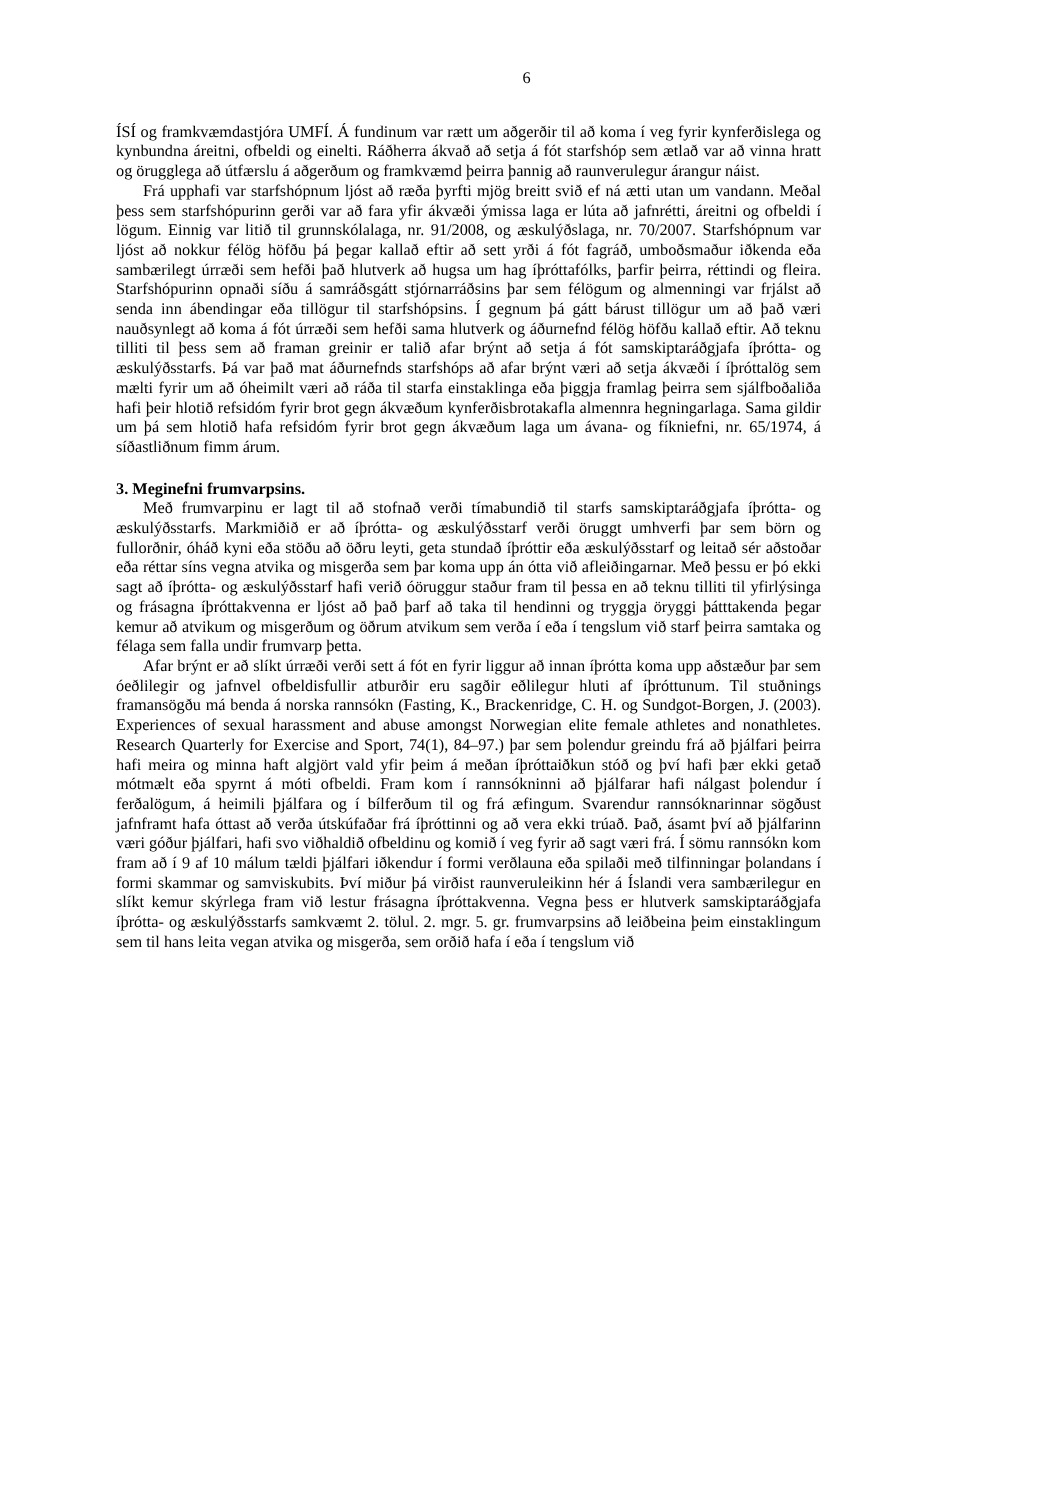6
ÍSÍ og framkvæmdastjóra UMFÍ. Á fundinum var rætt um aðgerðir til að koma í veg fyrir kynferðislega og kynbundna áreitni, ofbeldi og einelti. Ráðherra ákvað að setja á fót starfshóp sem ætlað var að vinna hratt og örugglega að útfærslu á aðgerðum og framkvæmd þeirra þannig að raunverulegur árangur náist.
Frá upphafi var starfshópnum ljóst að ræða þyrfti mjög breitt svið ef ná ætti utan um vandann. Meðal þess sem starfshópurinn gerði var að fara yfir ákvæði ýmissa laga er lúta að jafnrétti, áreitni og ofbeldi í lögum. Einnig var litið til grunnskólalaga, nr. 91/2008, og æskulýðslaga, nr. 70/2007. Starfshópnum var ljóst að nokkur félög höfðu þá þegar kallað eftir að sett yrði á fót fagráð, umboðsmaður iðkenda eða sambærilegt úrræði sem hefði það hlutverk að hugsa um hag íþróttafólks, þarfir þeirra, réttindi og fleira. Starfshópurinn opnaði síðu á samráðsgátt stjórnarráðsins þar sem félögum og almenningi var frjálst að senda inn ábendingar eða tillögur til starfshópsins. Í gegnum þá gátt bárust tillögur um að það væri nauðsynlegt að koma á fót úrræði sem hefði sama hlutverk og áðurnefnd félög höfðu kallað eftir. Að teknu tilliti til þess sem að framan greinir er talið afar brýnt að setja á fót samskiptaráðgjafa íþrótta- og æskulýðsstarfs. Þá var það mat áðurnefnds starfshóps að afar brýnt væri að setja ákvæði í íþróttalög sem mælti fyrir um að óheimilt væri að ráða til starfa einstaklinga eða þiggja framlag þeirra sem sjálfboðaliða hafi þeir hlotið refsidóm fyrir brot gegn ákvæðum kynferðisbrotakafla almennra hegningarlaga. Sama gildir um þá sem hlotið hafa refsidóm fyrir brot gegn ákvæðum laga um ávana- og fíkniefni, nr. 65/1974, á síðastliðnum fimm árum.
3. Meginefni frumvarpsins.
Með frumvarpinu er lagt til að stofnað verði tímabundið til starfs samskiptaráðgjafa íþrótta- og æskulýðsstarfs. Markmiðið er að íþrótta- og æskulýðsstarf verði öruggt umhverfi þar sem börn og fullorðnir, óháð kyni eða stöðu að öðru leyti, geta stundað íþróttir eða æskulýðsstarf og leitað sér aðstoðar eða réttar síns vegna atvika og misgerða sem þar koma upp án ótta við afleiðingarnar. Með þessu er þó ekki sagt að íþrótta- og æskulýðsstarf hafi verið óöruggur staður fram til þessa en að teknu tilliti til yfirlýsinga og frásagna íþróttakvenna er ljóst að það þarf að taka til hendinni og tryggja öryggi þátttakenda þegar kemur að atvikum og misgerðum og öðrum atvikum sem verða í eða í tengslum við starf þeirra samtaka og félaga sem falla undir frumvarp þetta.
Afar brýnt er að slíkt úrræði verði sett á fót en fyrir liggur að innan íþrótta koma upp aðstæður þar sem óeðlilegir og jafnvel ofbeldisfullir atburðir eru sagðir eðlilegur hluti af íþróttunum. Til stuðnings framansögðu má benda á norska rannsókn (Fasting, K., Brackenridge, C. H. og Sundgot-Borgen, J. (2003). Experiences of sexual harassment and abuse amongst Norwegian elite female athletes and nonathletes. Research Quarterly for Exercise and Sport, 74(1), 84–97.) þar sem þolendur greindu frá að þjálfari þeirra hafi meira og minna haft algjört vald yfir þeim á meðan íþróttaiðkun stóð og því hafi þær ekki getað mótmælt eða spyrnt á móti ofbeldi. Fram kom í rannsókninni að þjálfarar hafi nálgast þolendur í ferðalögum, á heimili þjálfara og í bílferðum til og frá æfingum. Svarendur rannsóknarinnar sögðust jafnframt hafa óttast að verða útskúfaðar frá íþróttinni og að vera ekki trúað. Það, ásamt því að þjálfarinn væri góður þjálfari, hafi svo viðhaldið ofbeldinu og komið í veg fyrir að sagt væri frá. Í sömu rannsókn kom fram að í 9 af 10 málum tældi þjálfari iðkendur í formi verðlauna eða spilaði með tilfinningar þolandans í formi skammar og samviskubits. Því miður þá virðist raunveruleikinn hér á Íslandi vera sambærilegur en slíkt kemur skýrlega fram við lestur frásagna íþróttakvenna. Vegna þess er hlutverk samskiptaráðgjafa íþrótta- og æskulýðsstarfs samkvæmt 2. tölul. 2. mgr. 5. gr. frumvarpsins að leiðbeina þeim einstaklingum sem til hans leita vegan atvika og misgerða, sem orðið hafa í eða í tengslum við